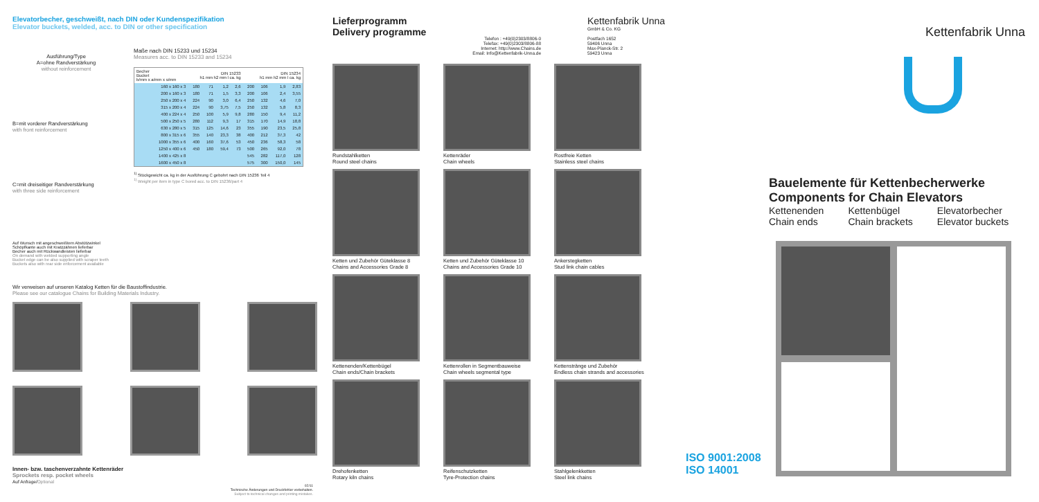Elevatorbecher, geschweißt, nach DIN oder Kundenspezifikation
Elevator buckets, welded, acc. to DIN or other specification
Ausführung/Type
A=ohne Randverstärkung
without reinforcement
B=mit vorderer Randverstärkung
with front reinforcement
C=mit dreiseitiger Randverstärkung
with three side reinforcement
Auf Wunsch mit angeschweißtem Abstützwinkel
Schöpfkante auch mit Kratzzähnen lieferbar
Becher auch mit Rückwandleisten lieferbar
On demand with welded supporting angle
Bucket edge can be also supplied with scraper teeth
Buckets also with rear side enforcement available
Maße nach DIN 15233 und 15234
Measures acc. to DIN 15233 and 15234
| Becher Bucket b/mm x a/mm x s/mm | DIN 15233 h1 mm h2 mm l ca. kg | | | | DIN 15234 h1 mm h2 mm l ca. kg | | | |
| --- | --- | --- | --- | --- | --- | --- | --- | --- |
| 160 x 160 x 3 | 180 | 71 | 1,2 | 2,6 | 200 | 106 | 1,9 | 2,83 |
| 200 x 160 x 3 | 180 | 71 | 1,5 | 3,3 | 200 | 106 | 2,4 | 3,55 |
| 250 x 200 x 4 | 224 | 90 | 3,0 | 6,4 | 250 | 132 | 4,6 | 7,0 |
| 315 x 200 x 4 | 224 | 90 | 3,75 | 7,5 | 250 | 132 | 5,8 | 8,3 |
| 400 x 224 x 4 | 250 | 100 | 5,9 | 9,8 | 280 | 150 | 9,4 | 11,2 |
| 500 x 250 x 5 | 280 | 112 | 9,3 | 17 | 315 | 170 | 14,9 | 18,8 |
| 630 x 280 x 5 | 315 | 125 | 14,6 | 23 | 355 | 190 | 23,5 | 25,8 |
| 800 x 315 x 6 | 355 | 140 | 23,3 | 38 | 400 | 212 | 37,3 | 42 |
| 1000 x 355 x 6 | 400 | 160 | 37,6 | 53 | 450 | 236 | 58,3 | 58 |
| 1250 x 400 x 6 | 450 | 180 | 59,4 | 73 | 500 | 265 | 92,0 | 78 |
| 1400 x 425 x 8 | | | | | 545 | 282 | 117,0 | 128 |
| 1600 x 450 x 8 | | | | | 575 | 300 | 150,0 | 145 |
<sup>1)</sup> Stückgewicht ca. kg in der Ausführung C gebohrt nach DIN 15236 Teil 4
<sup>1)</sup> Weight per item in type C bored acc. to DIN 15236/part 4
Wir verweisen auf unseren Katalog Ketten für die Baustoffindustrie.
Please see our catalogue Chains for Building Materials Industry.
Innen- bzw. taschenverzahnte Kettenräder
Sprockets resp. pocket wheels
Auf Anfrage/Optional
02/11
Technische Änderungen und Druckfehler vorbehalten.
Subject to technical changes and printing mistakes.
Lieferprogramm
Delivery programme
Telefon : +49(0)2303/8806-0
Telefax: +49(0)2303/8806-88
Internet: http://www.Chains.de
Email: Info@Kettenfabrik-Unna.de
Kettenfabrik Unna
GmbH & Co. KG
Postfach 1652
59406 Unna
Max-Planck-Str. 2
59423 Unna
Rundstahlketten
Round steel chains
Kettenräder
Chain wheels
Rostfreie Ketten
Stainless steel chains
Ketten und Zubehör Güteklasse 8
Chains and Accessories Grade 8
Ketten und Zubehör Güteklasse 10
Chains and Accessories Grade 10
Ankerstegketten
Stud link chain cables
Kettenenden/Kettenbügel
Chain ends/Chain brackets
Kettenrollen in Segmentbauweise
Chain wheels segmental type
Kettenstränge und Zubehör
Endless chain strands and accessories
Drehofenketten
Rotary kiln chains
Reifenschutzketten
Tyre-Protection chains
Stahlgelenkketten
Steel link chains
Kettenfabrik Unna
Bauelemente für Kettenbecherwerke
Components for Chain Elevators
Kettenenden
Chain ends
Kettenbügel
Chain brackets
Elevatorbecher
Elevator buckets
ISO 9001:2008
ISO 14001